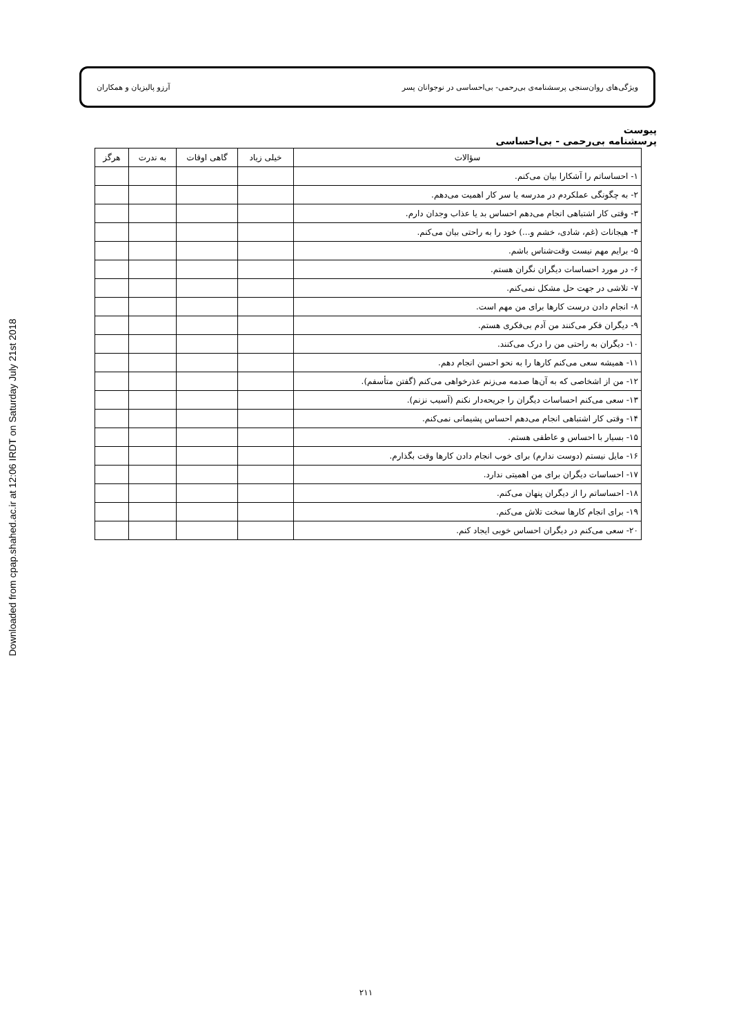Downloaded from cpap.shahed.ac.ir at 12:06 IRDT on Saturday July 21st 2018
ویژگی‌های روان‌سنجی پرسشنامه‌ی بی‌رحمی- بی‌احساسی در نوجوانان پسر آرزو پالیزیان و همکاران
پیوست
پرسشنامه بی‌رحمی - بی‌احساسی
| سؤالات | خیلی زیاد | گاهی اوقات | به ندرت | هرگز |
| --- | --- | --- | --- | --- |
| ۱- احساساتم را آشکارا بیان می‌کنم. | | | | |
| ۲- به چگونگی عملکردم در مدرسه یا سر کار اهمیت می‌دهم. | | | | |
| ۳- وقتی کار اشتباهی انجام می‌دهم احساس بد یا عذاب وجدان دارم. | | | | |
| ۴- هیجانات (غم، شادی، خشم و...) خود را به راحتی بیان می‌کنم. | | | | |
| ۵- برایم مهم نیست وقت‌شناس باشم. | | | | |
| ۶- در مورد احساسات دیگران نگران هستم. | | | | |
| ۷- تلاشی در جهت حل مشکل نمی‌کنم. | | | | |
| ۸- انجام دادن درست کارها برای من مهم است. | | | | |
| ۹- دیگران فکر می‌کنند من آدم بی‌فکری هستم. | | | | |
| ۱۰- دیگران به راحتی من را درک می‌کنند. | | | | |
| ۱۱- همیشه سعی می‌کنم کارها را به نحو احسن انجام دهم. | | | | |
| ۱۲- من از اشخاصی که به آن‌ها صدمه می‌زنم عذرخواهی می‌کنم (گفتن متأسفم). | | | | |
| ۱۳- سعی می‌کنم احساسات دیگران را جریحه‌دار نکنم (آسیب نزنم). | | | | |
| ۱۴- وقتی کار اشتباهی انجام می‌دهم احساس پشیمانی نمی‌کنم. | | | | |
| ۱۵- بسیار با احساس و عاطفی هستم. | | | | |
| ۱۶- مایل نیستم (دوست ندارم) برای خوب انجام دادن کارها وقت بگذارم. | | | | |
| ۱۷- احساسات دیگران برای من اهمیتی ندارد. | | | | |
| ۱۸- احساساتم را از دیگران پنهان می‌کنم. | | | | |
| ۱۹- برای انجام کارها سخت تلاش می‌کنم. | | | | |
| ۲۰- سعی می‌کنم در دیگران احساس خوبی ایجاد کنم. | | | | |
۲۱۱